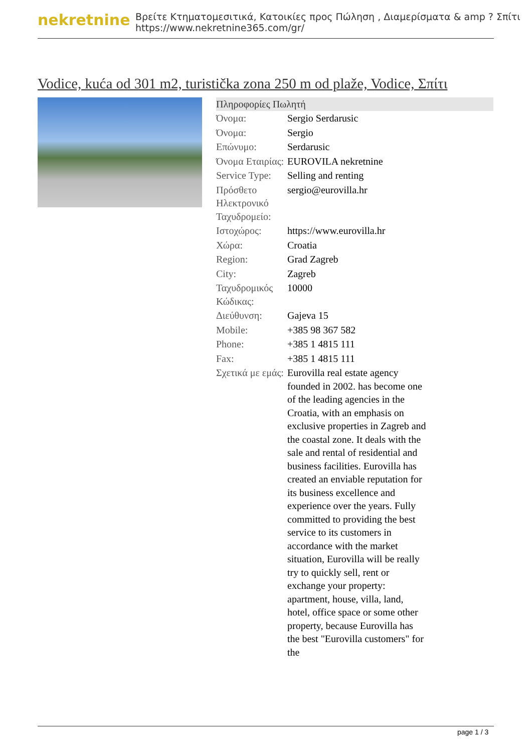nekretnine
Βρείτε Κτηματομεσιτικά, Κατοικίες προς Πώληση , Διαμερίσματα & amp ? Σπίτι
https://www.nekretnine365.com/gr/
Vodice, kuća od 301 m2, turistička zona 250 m od plaže, Vodice, Σπίτι
Πληροφορίες Πωλητή
| Όνομα: | Sergio Serdarusic |
| Όνομα: | Sergio |
| Επώνυμο: | Serdarusic |
| Όνομα Εταιρίας: | EUROVILA nekretnine |
| Service Type: | Selling and renting |
| Πρόσθετο Ηλεκτρονικό Ταχυδρομείο: | sergio@eurovilla.hr |
| Ιστοχώρος: | https://www.eurovilla.hr |
| Χώρα: | Croatia |
| Region: | Grad Zagreb |
| City: | Zagreb |
| Ταχυδρομικός Κώδικας: | 10000 |
| Διεύθυνση: | Gajeva 15 |
| Mobile: | +385 98 367 582 |
| Phone: | +385 1 4815 111 |
| Fax: | +385 1 4815 111 |
| Σχετικά με εμάς: | Eurovilla real estate agency founded in 2002. has become one of the leading agencies in the Croatia, with an emphasis on exclusive properties in Zagreb and the coastal zone. It deals with the sale and rental of residential and business facilities. Eurovilla has created an enviable reputation for its business excellence and experience over the years. Fully committed to providing the best service to its customers in accordance with the market situation, Eurovilla will be really try to quickly sell, rent or exchange your property: apartment, house, villa, land, hotel, office space or some other property, because Eurovilla has the best "Eurovilla customers" for the |
page 1 / 3